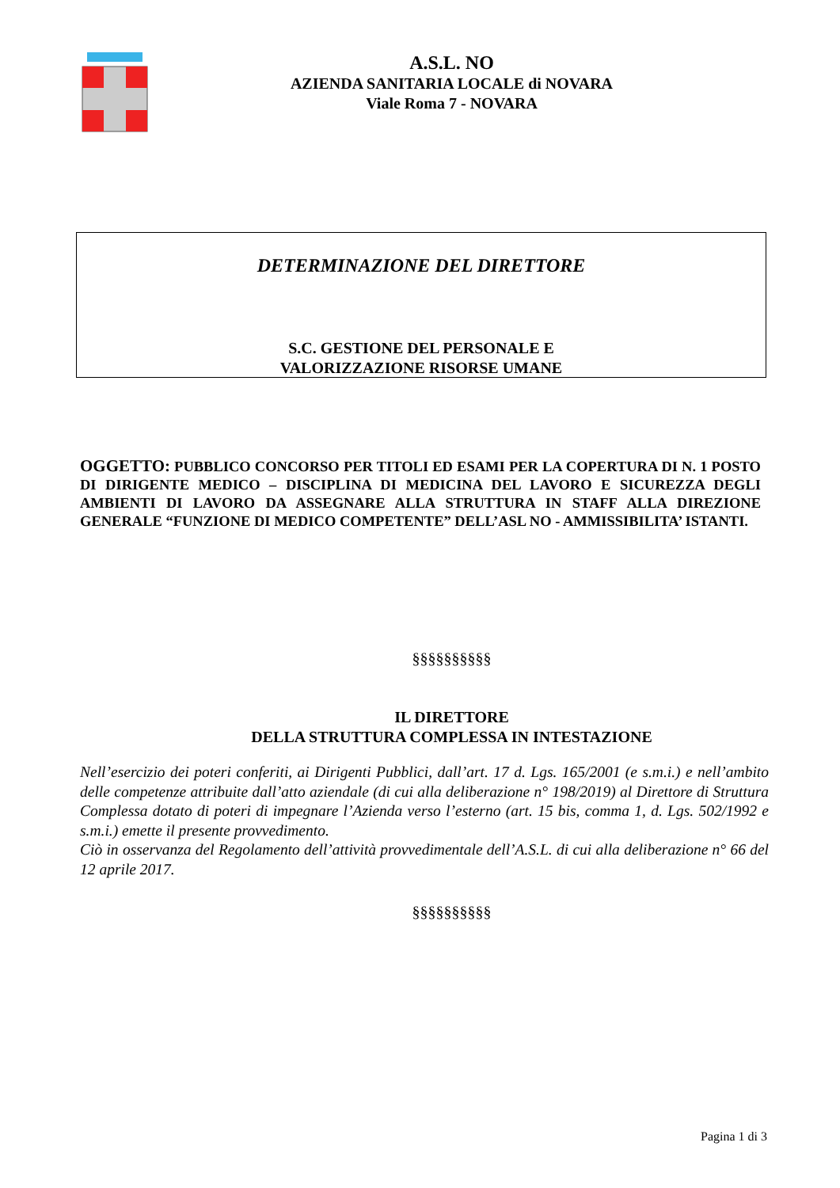A.S.L. NO
AZIENDA SANITARIA LOCALE di NOVARA
Viale Roma 7 - NOVARA
DETERMINAZIONE DEL DIRETTORE
S.C. GESTIONE DEL PERSONALE E
VALORIZZAZIONE RISORSE UMANE
OGGETTO: PUBBLICO CONCORSO PER TITOLI ED ESAMI PER LA COPERTURA DI N. 1 POSTO DI DIRIGENTE MEDICO – DISCIPLINA DI MEDICINA DEL LAVORO E SICUREZZA DEGLI AMBIENTI DI LAVORO DA ASSEGNARE ALLA STRUTTURA IN STAFF ALLA DIREZIONE GENERALE “FUNZIONE DI MEDICO COMPETENTE” DELL’ASL NO - AMMISSIBILITA’ ISTANTI.
§§§§§§§§§§
IL DIRETTORE
DELLA STRUTTURA COMPLESSA IN INTESTAZIONE
Nell’esercizio dei poteri conferiti, ai Dirigenti Pubblici, dall’art. 17 d. Lgs. 165/2001 (e s.m.i.) e nell’ambito delle competenze attribuite dall’atto aziendale (di cui alla deliberazione n° 198/2019) al Direttore di Struttura Complessa dotato di poteri di impegnare l’Azienda verso l’esterno (art. 15 bis, comma 1, d. Lgs. 502/1992 e s.m.i.) emette il presente provvedimento.
Ciò in osservanza del Regolamento dell’attività provvedimentale dell’A.S.L. di cui alla deliberazione n° 66 del 12 aprile 2017.
§§§§§§§§§§
Pagina 1 di 3